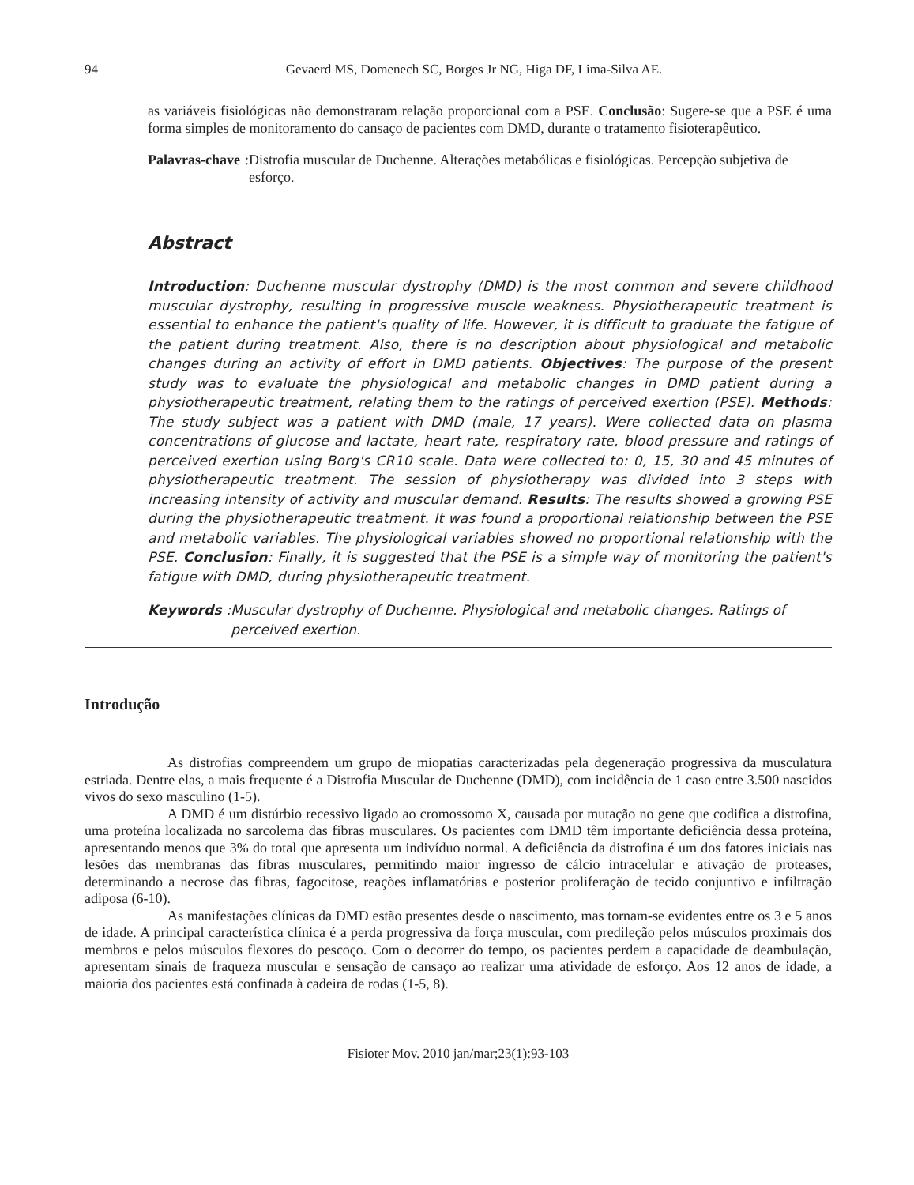94 Gevaerd MS, Domenech SC, Borges Jr NG, Higa DF, Lima-Silva AE.
as variáveis fisiológicas não demonstraram relação proporcional com a PSE. Conclusão: Sugere-se que a PSE é uma forma simples de monitoramento do cansaço de pacientes com DMD, durante o tratamento fisioterapêutico.
Palavras-chave: Distrofia muscular de Duchenne. Alterações metabólicas e fisiológicas. Percepção subjetiva de esforço.
Abstract
Introduction: Duchenne muscular dystrophy (DMD) is the most common and severe childhood muscular dystrophy, resulting in progressive muscle weakness. Physiotherapeutic treatment is essential to enhance the patient's quality of life. However, it is difficult to graduate the fatigue of the patient during treatment. Also, there is no description about physiological and metabolic changes during an activity of effort in DMD patients. Objectives: The purpose of the present study was to evaluate the physiological and metabolic changes in DMD patient during a physiotherapeutic treatment, relating them to the ratings of perceived exertion (PSE). Methods: The study subject was a patient with DMD (male, 17 years). Were collected data on plasma concentrations of glucose and lactate, heart rate, respiratory rate, blood pressure and ratings of perceived exertion using Borg's CR10 scale. Data were collected to: 0, 15, 30 and 45 minutes of physiotherapeutic treatment. The session of physiotherapy was divided into 3 steps with increasing intensity of activity and muscular demand. Results: The results showed a growing PSE during the physiotherapeutic treatment. It was found a proportional relationship between the PSE and metabolic variables. The physiological variables showed no proportional relationship with the PSE. Conclusion: Finally, it is suggested that the PSE is a simple way of monitoring the patient's fatigue with DMD, during physiotherapeutic treatment.
Keywords: Muscular dystrophy of Duchenne. Physiological and metabolic changes. Ratings of perceived exertion.
Introdução
As distrofias compreendem um grupo de miopatias caracterizadas pela degeneração progressiva da musculatura estriada. Dentre elas, a mais frequente é a Distrofia Muscular de Duchenne (DMD), com incidência de 1 caso entre 3.500 nascidos vivos do sexo masculino (1-5).
A DMD é um distúrbio recessivo ligado ao cromossomo X, causada por mutação no gene que codifica a distrofina, uma proteína localizada no sarcolema das fibras musculares. Os pacientes com DMD têm importante deficiência dessa proteína, apresentando menos que 3% do total que apresenta um indivíduo normal. A deficiência da distrofina é um dos fatores iniciais nas lesões das membranas das fibras musculares, permitindo maior ingresso de cálcio intracelular e ativação de proteases, determinando a necrose das fibras, fagocitose, reações inflamatórias e posterior proliferação de tecido conjuntivo e infiltração adiposa (6-10).
As manifestações clínicas da DMD estão presentes desde o nascimento, mas tornam-se evidentes entre os 3 e 5 anos de idade. A principal característica clínica é a perda progressiva da força muscular, com predileção pelos músculos proximais dos membros e pelos músculos flexores do pescoço. Com o decorrer do tempo, os pacientes perdem a capacidade de deambulação, apresentam sinais de fraqueza muscular e sensação de cansaço ao realizar uma atividade de esforço. Aos 12 anos de idade, a maioria dos pacientes está confinada à cadeira de rodas (1-5, 8).
Fisioter Mov. 2010 jan/mar;23(1):93-103